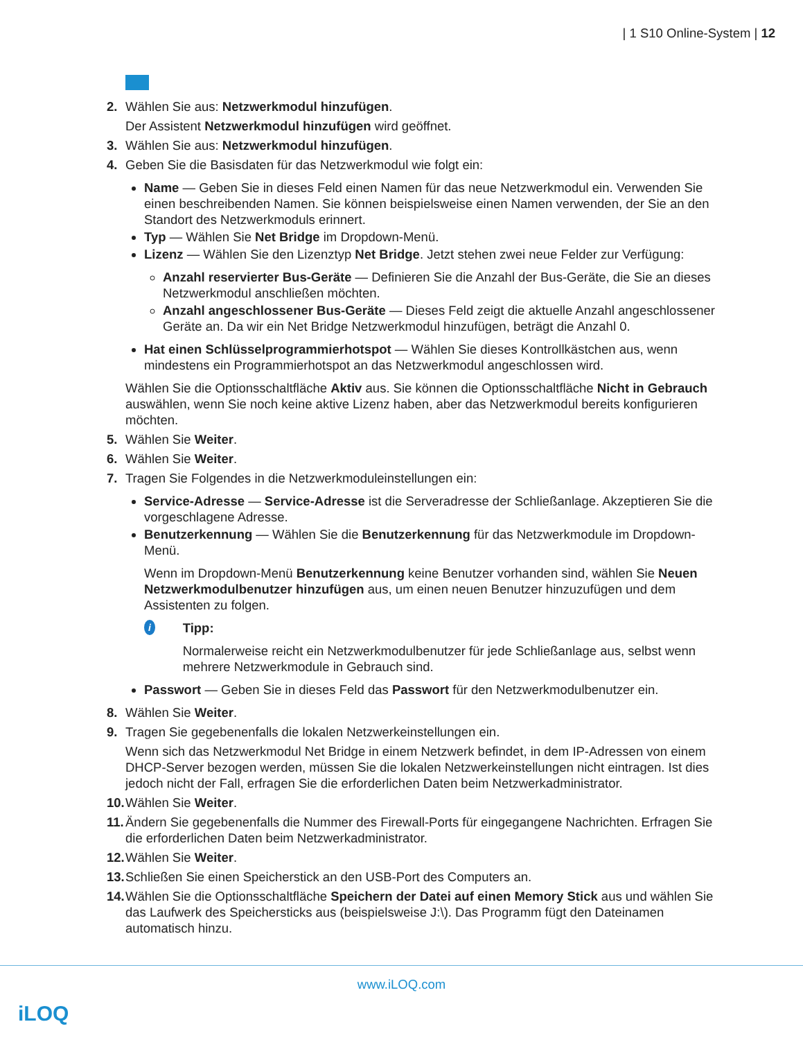| 1 S10 Online-System | 12
2. Wählen Sie aus: Netzwerkmodul hinzufügen.
Der Assistent Netzwerkmodul hinzufügen wird geöffnet.
3. Wählen Sie aus: Netzwerkmodul hinzufügen.
4. Geben Sie die Basisdaten für das Netzwerkmodul wie folgt ein:
Name — Geben Sie in dieses Feld einen Namen für das neue Netzwerkmodul ein. Verwenden Sie einen beschreibenden Namen. Sie können beispielsweise einen Namen verwenden, der Sie an den Standort des Netzwerkmoduls erinnert.
Typ — Wählen Sie Net Bridge im Dropdown-Menü.
Lizenz — Wählen Sie den Lizenztyp Net Bridge. Jetzt stehen zwei neue Felder zur Verfügung:
Anzahl reservierter Bus-Geräte — Definieren Sie die Anzahl der Bus-Geräte, die Sie an dieses Netzwerkmodul anschließen möchten.
Anzahl angeschlossener Bus-Geräte — Dieses Feld zeigt die aktuelle Anzahl angeschlossener Geräte an. Da wir ein Net Bridge Netzwerkmodul hinzufügen, beträgt die Anzahl 0.
Hat einen Schlüsselprogrammierhotspot — Wählen Sie dieses Kontrollkästchen aus, wenn mindestens ein Programmierhotspot an das Netzwerkmodul angeschlossen wird.
Wählen Sie die Optionsschaltfläche Aktiv aus. Sie können die Optionsschaltfläche Nicht in Gebrauch auswählen, wenn Sie noch keine aktive Lizenz haben, aber das Netzwerkmodul bereits konfigurieren möchten.
5. Wählen Sie Weiter.
6. Wählen Sie Weiter.
7. Tragen Sie Folgendes in die Netzwerkmoduleinstellungen ein:
Service-Adresse — Service-Adresse ist die Serveradresse der Schließanlage. Akzeptieren Sie die vorgeschlagene Adresse.
Benutzerkennung — Wählen Sie die Benutzerkennung für das Netzwerkmodule im Dropdown-Menü.
Wenn im Dropdown-Menü Benutzerkennung keine Benutzer vorhanden sind, wählen Sie Neuen Netzwerkmodulbenutzer hinzufügen aus, um einen neuen Benutzer hinzuzufügen und dem Assistenten zu folgen.
i
Tipp:
Normalerweise reicht ein Netzwerkmodulbenutzer für jede Schließanlage aus, selbst wenn mehrere Netzwerkmodule in Gebrauch sind.
Passwort — Geben Sie in dieses Feld das Passwort für den Netzwerkmodulbenutzer ein.
8. Wählen Sie Weiter.
9. Tragen Sie gegebenenfalls die lokalen Netzwerkeinstellungen ein.
Wenn sich das Netzwerkmodul Net Bridge in einem Netzwerk befindet, in dem IP-Adressen von einem DHCP-Server bezogen werden, müssen Sie die lokalen Netzwerkeinstellungen nicht eintragen. Ist dies jedoch nicht der Fall, erfragen Sie die erforderlichen Daten beim Netzwerkadministrator.
10. Wählen Sie Weiter.
11. Ändern Sie gegebenenfalls die Nummer des Firewall-Ports für eingegangene Nachrichten. Erfragen Sie die erforderlichen Daten beim Netzwerkadministrator.
12. Wählen Sie Weiter.
13. Schließen Sie einen Speicherstick an den USB-Port des Computers an.
14. Wählen Sie die Optionsschaltfläche Speichern der Datei auf einen Memory Stick aus und wählen Sie das Laufwerk des Speichersticks aus (beispielsweise J:\). Das Programm fügt den Dateinamen automatisch hinzu.
www.iLOQ.com
iLOQ